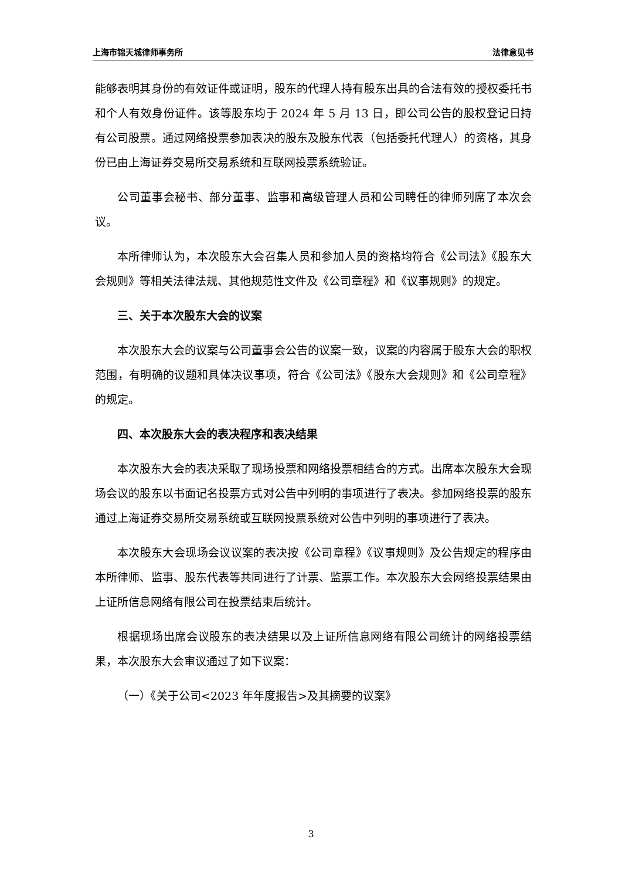上海市锦天城律师事务所 法律意见书
能够表明其身份的有效证件或证明，股东的代理人持有股东出具的合法有效的授权委托书和个人有效身份证件。该等股东均于 2024 年 5 月 13 日，即公司公告的股权登记日持有公司股票。通过网络投票参加表决的股东及股东代表（包括委托代理人）的资格，其身份已由上海证券交易所交易系统和互联网投票系统验证。
公司董事会秘书、部分董事、监事和高级管理人员和公司聘任的律师列席了本次会议。
本所律师认为，本次股东大会召集人员和参加人员的资格均符合《公司法》《股东大会规则》等相关法律法规、其他规范性文件及《公司章程》和《议事规则》的规定。
三、关于本次股东大会的议案
本次股东大会的议案与公司董事会公告的议案一致，议案的内容属于股东大会的职权范围，有明确的议题和具体决议事项，符合《公司法》《股东大会规则》和《公司章程》的规定。
四、本次股东大会的表决程序和表决结果
本次股东大会的表决采取了现场投票和网络投票相结合的方式。出席本次股东大会现场会议的股东以书面记名投票方式对公告中列明的事项进行了表决。参加网络投票的股东通过上海证券交易所交易系统或互联网投票系统对公告中列明的事项进行了表决。
本次股东大会现场会议议案的表决按《公司章程》《议事规则》及公告规定的程序由本所律师、监事、股东代表等共同进行了计票、监票工作。本次股东大会网络投票结果由上证所信息网络有限公司在投票结束后统计。
根据现场出席会议股东的表决结果以及上证所信息网络有限公司统计的网络投票结果，本次股东大会审议通过了如下议案：
（一）《关于公司<2023 年年度报告>及其摘要的议案》
3